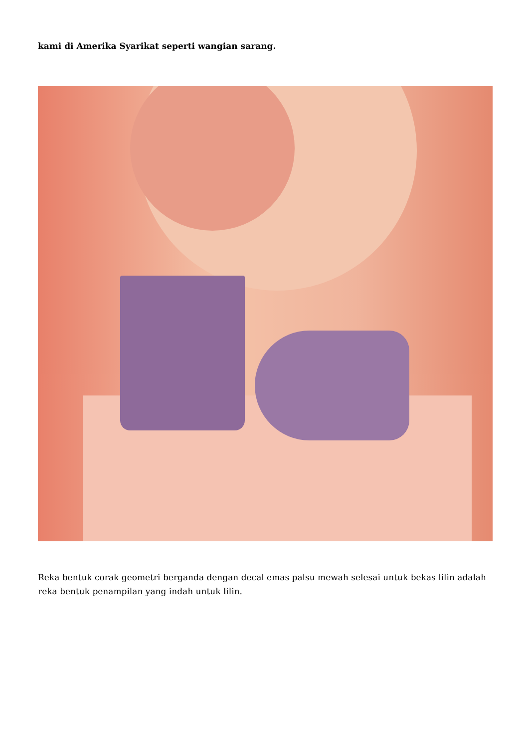kami di Amerika Syarikat seperti wangian sarang.
Reka bentuk corak geometri berganda dengan decal emas palsu mewah selesai untuk bekas lilin adalah reka bentuk penampilan yang indah untuk lilin.